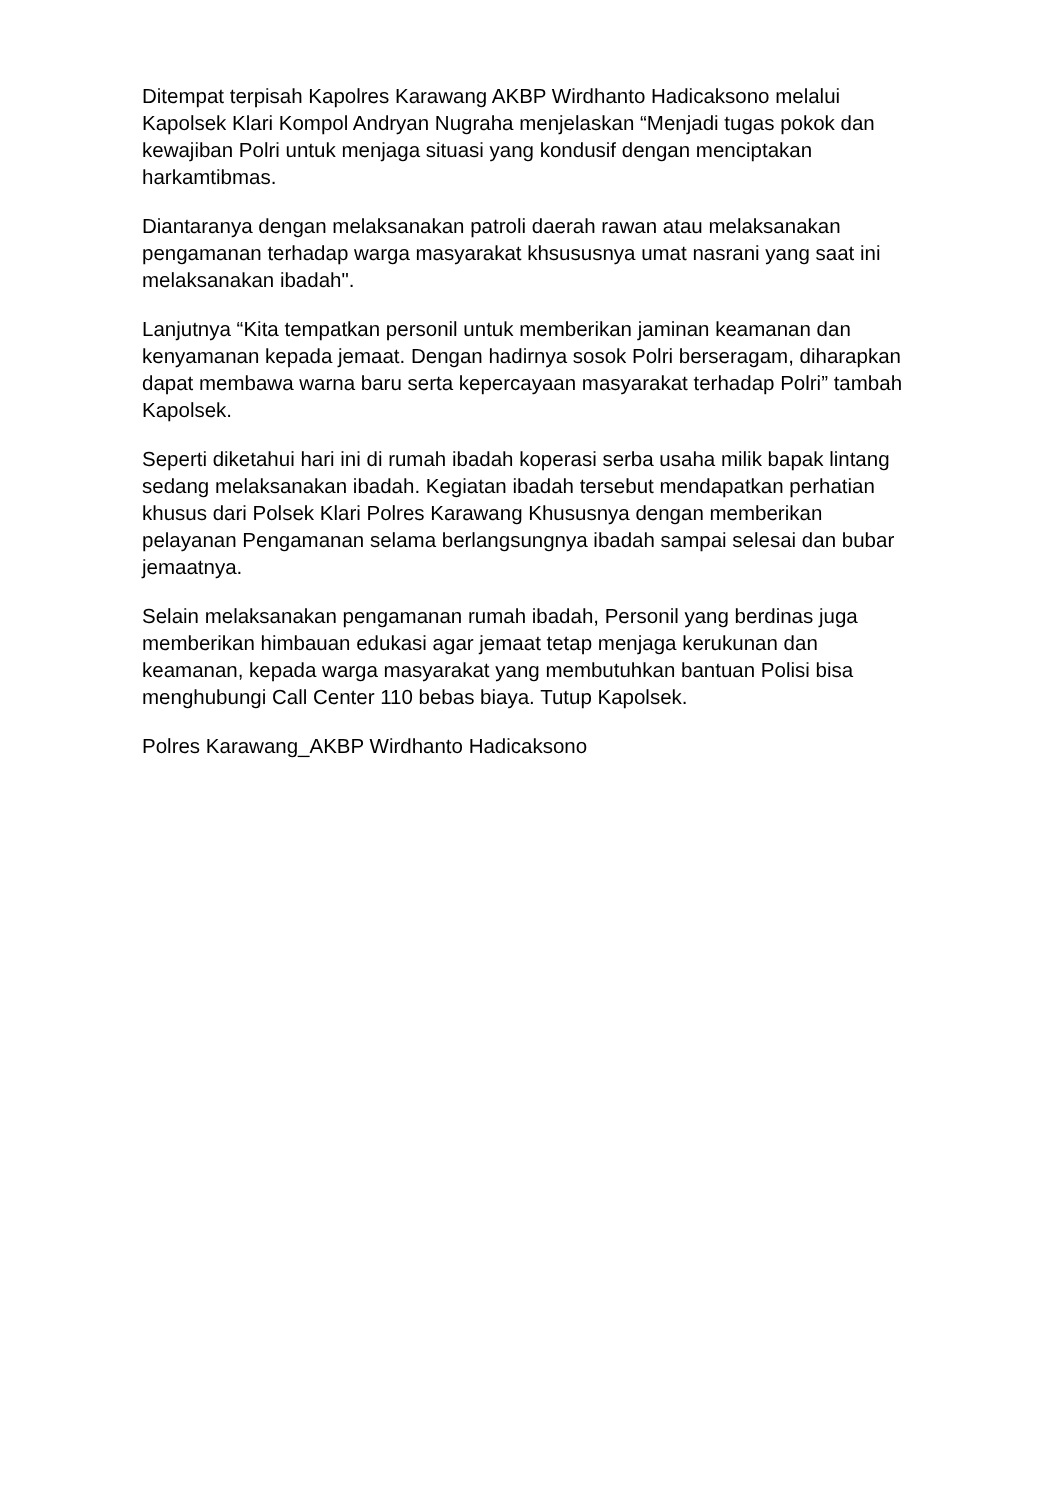Ditempat terpisah Kapolres Karawang AKBP Wirdhanto Hadicaksono melalui Kapolsek Klari Kompol Andryan Nugraha menjelaskan “Menjadi tugas pokok dan kewajiban Polri untuk menjaga situasi yang kondusif dengan menciptakan harkamtibmas.
Diantaranya dengan melaksanakan patroli daerah rawan atau melaksanakan pengamanan terhadap warga masyarakat khsususnya umat nasrani yang saat ini melaksanakan ibadah".
Lanjutnya “Kita tempatkan personil untuk memberikan jaminan keamanan dan kenyamanan kepada jemaat. Dengan hadirnya sosok Polri berseragam, diharapkan dapat membawa warna baru serta kepercayaan masyarakat terhadap Polri” tambah Kapolsek.
Seperti diketahui hari ini di rumah ibadah koperasi serba usaha milik bapak lintang sedang melaksanakan ibadah. Kegiatan ibadah tersebut mendapatkan perhatian khusus dari Polsek Klari Polres Karawang Khususnya dengan memberikan pelayanan Pengamanan selama berlangsungnya ibadah sampai selesai dan bubar jemaatnya.
Selain melaksanakan pengamanan rumah ibadah, Personil yang berdinas juga memberikan himbauan edukasi agar jemaat tetap menjaga kerukunan dan keamanan, kepada warga masyarakat yang membutuhkan bantuan Polisi bisa menghubungi Call Center 110 bebas biaya. Tutup Kapolsek.
Polres Karawang_AKBP Wirdhanto Hadicaksono